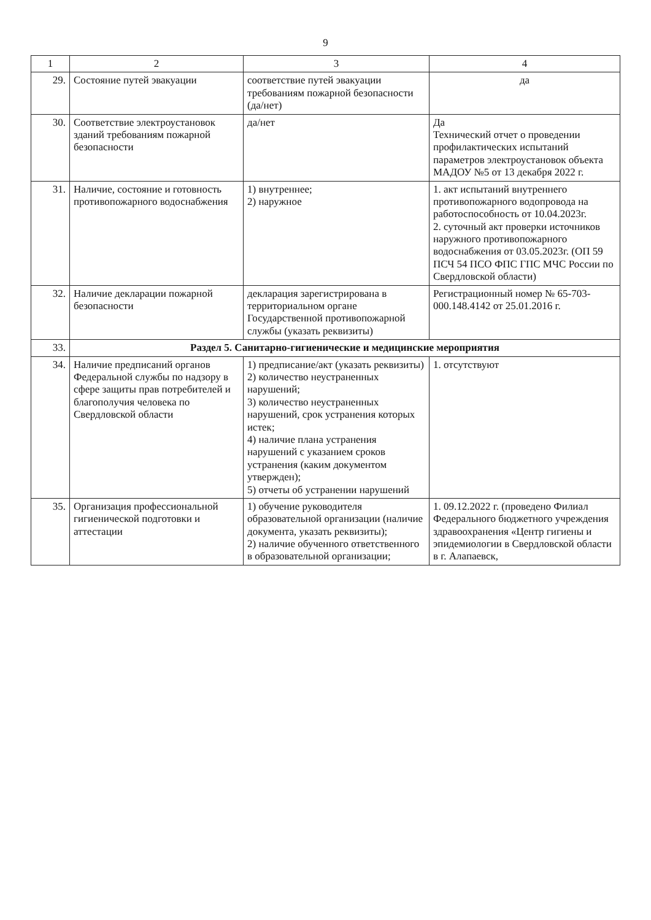9
| 1 | 2 | 3 | 4 |
| --- | --- | --- | --- |
| 29. | Состояние путей эвакуации | соответствие путей эвакуации требованиям пожарной безопасности (да/нет) | да |
| 30. | Соответствие электроустановок зданий требованиям пожарной безопасности | да/нет | Да Технический отчет о проведении профилактических испытаний параметров электроустановок объекта МАДОУ №5 от 13 декабря 2022 г. |
| 31. | Наличие, состояние и готовность противопожарного водоснабжения | 1) внутреннее; 2) наружное | 1. акт испытаний внутреннего противопожарного водопровода на работоспособность от 10.04.2023г. 2. суточный акт проверки источников наружного противопожарного водоснабжения от 03.05.2023г. (ОП 59 ПСЧ 54 ПСО ФПС ГПС МЧС России по Свердловской области) |
| 32. | Наличие декларации пожарной безопасности | декларация зарегистрирована в территориальном органе Государственной противопожарной службы (указать реквизиты) | Регистрационный номер № 65-703-000.148.4142 от 25.01.2016 г. |
| 33. | Раздел 5. Санитарно-гигиенические и медицинские мероприятия | | |
| 34. | Наличие предписаний органов Федеральной службы по надзору в сфере защиты прав потребителей и благополучия человека по Свердловской области | 1) предписание/акт (указать реквизиты) 2) количество неустраненных нарушений; 3) количество неустраненных нарушений, срок устранения которых истек; 4) наличие плана устранения нарушений с указанием сроков устранения (каким документом утвержден); 5) отчеты об устранении нарушений | 1. отсутствуют |
| 35. | Организация профессиональной гигиенической подготовки и аттестации | 1) обучение руководителя образовательной организации (наличие документа, указать реквизиты); 2) наличие обученного ответственного в образовательной организации; | 1. 09.12.2022 г. (проведено Филиал Федерального бюджетного учреждения здравоохранения «Центр гигиены и эпидемиологии в Свердловской области в г. Алапаевск, |